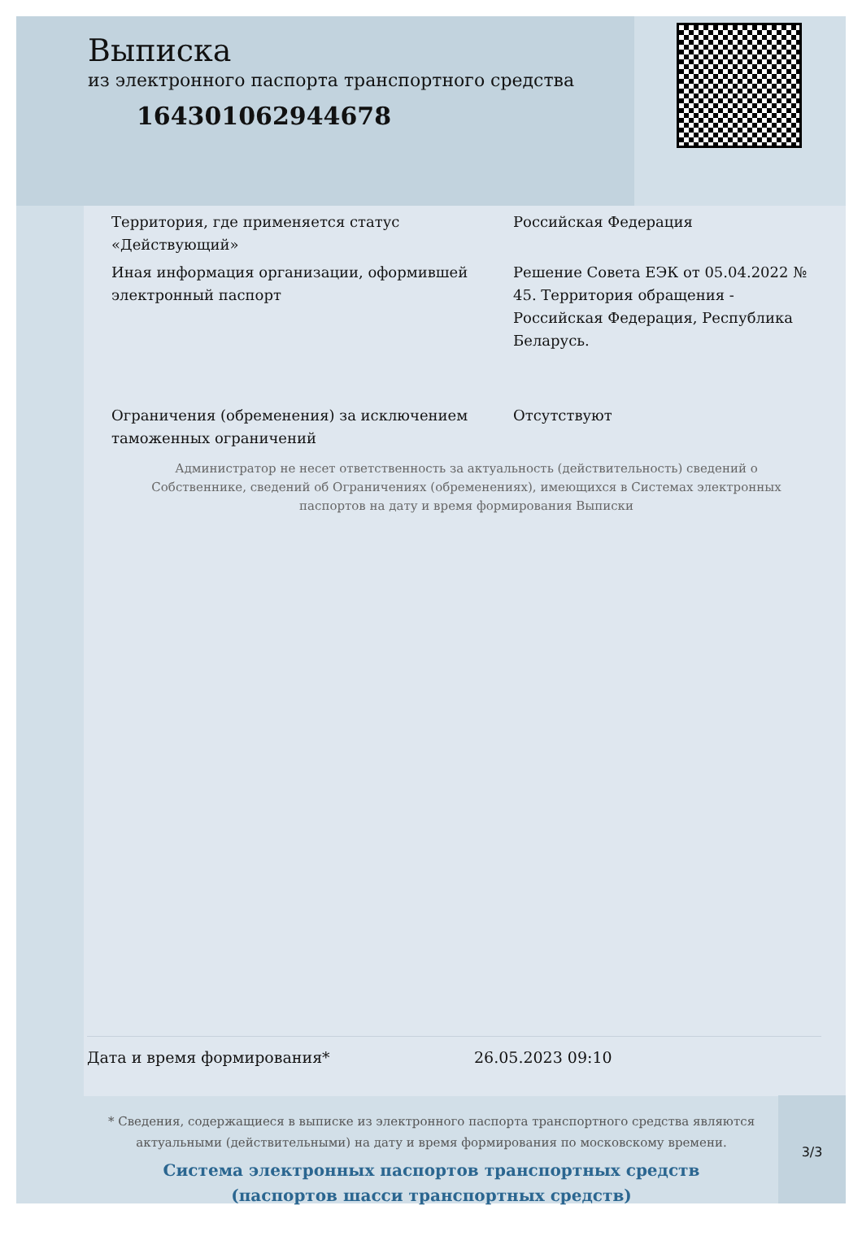Выписка
из электронного паспорта транспортного средства
164301062944678
Территория, где применяется статус «Действующий»
Российская Федерация
Иная информация организации, оформившей электронный паспорт
Решение Совета ЕЭК от 05.04.2022 № 45. Территория обращения - Российская Федерация, Республика Беларусь.
Ограничения (обременения) за исключением таможенных ограничений
Отсутствуют
Администратор не несет ответственность за актуальность (действительность) сведений о Собственнике, сведений об Ограничениях (обременениях), имеющихся в Системах электронных паспортов на дату и время формирования Выписки
Дата и время формирования* 26.05.2023 09:10
* Сведения, содержащиеся в выписке из электронного паспорта транспортного средства являются актуальными (действительными) на дату и время формирования по московскому времени.
Система электронных паспортов транспортных средств
(паспортов шасси транспортных средств)
3/3